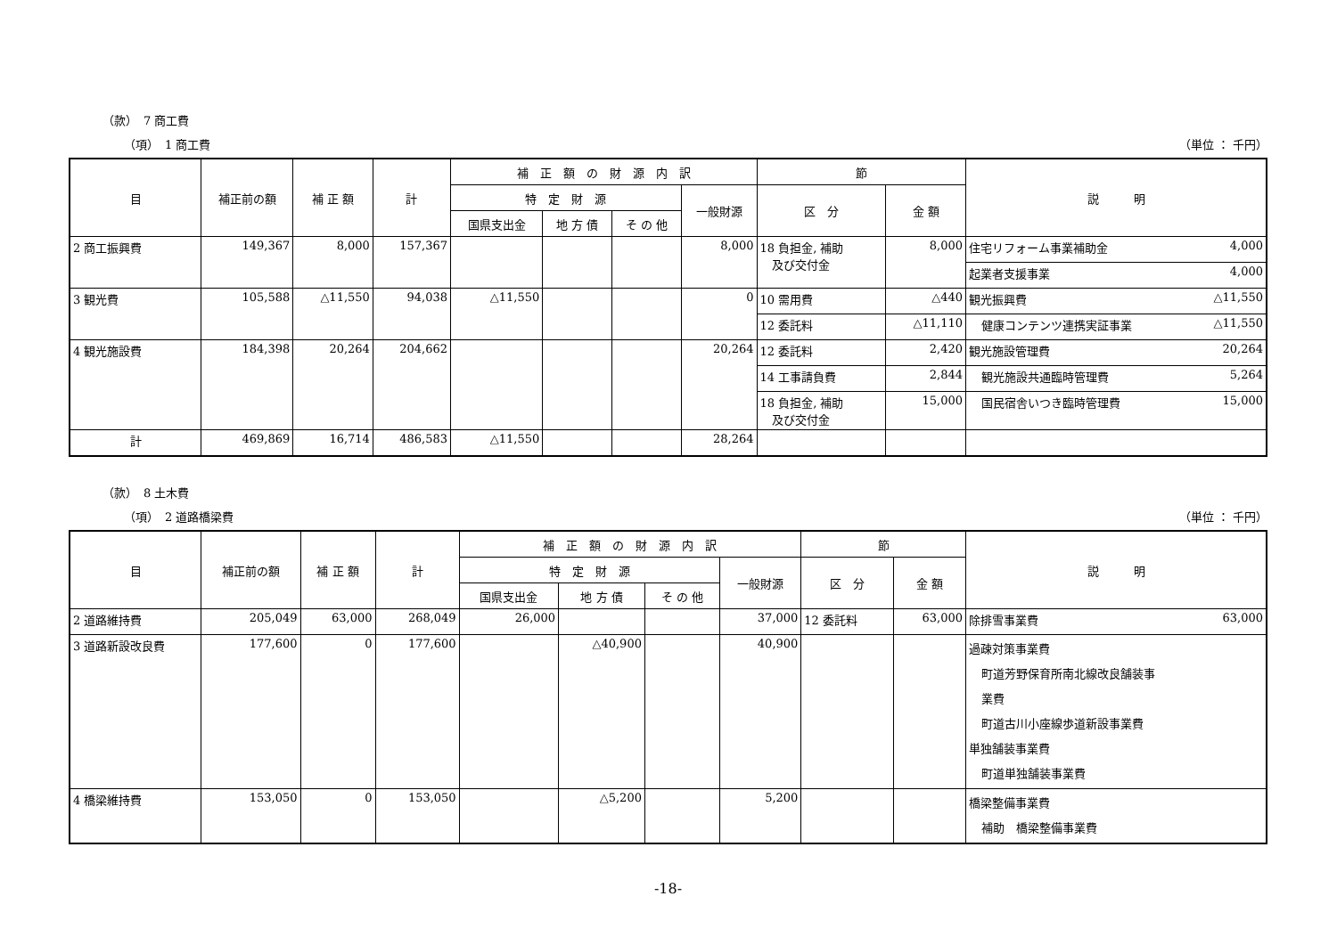（款）　7 商工費
（項）　1 商工費 （単位 ： 千円）
| 目 | 補正前の額 | 補 正 額 | 計 | 補 正 額 の 財 源 内 訳 | | | | 節 | | 説 明 |
| --- | --- | --- | --- | --- | --- | --- | --- | --- | --- | --- |
| | | | | 特 定 財 源 | | | 一般財源 | 区 分 | 金 額 | |
| | | | | 国県支出金 | 地 方 債 | そ の 他 | | | | |
| 2 商工振興費 | 149,367 | 8,000 | 157,367 | | | | 8,000 | 18 負担金, 補助 及び交付金 | 8,000 | 住宅リフォーム事業補助金 4,000 |
| | | | | | | | | | | 起業者支援事業 4,000 |
| 3 観光費 | 105,588 | △11,550 | 94,038 | △11,550 | | | 0 | 10 需用費 | △440 | 観光振興費 △11,550 |
| | | | | | | | | 12 委託料 | △11,110 | 健康コンテンツ連携実証事業 △11,550 |
| 4 観光施設費 | 184,398 | 20,264 | 204,662 | | | | 20,264 | 12 委託料 | 2,420 | 観光施設管理費 20,264 |
| | | | | | | | | 14 工事請負費 | 2,844 | 観光施設共通臨時管理費 5,264 |
| | | | | | | | | 18 負担金, 補助 及び交付金 | 15,000 | 国民宿舎いつき臨時管理費 15,000 |
| 計 | 469,869 | 16,714 | 486,583 | △11,550 | | | 28,264 | | | |
（款）　8 土木費
（項）　2 道路橋梁費 （単位 ： 千円）
| 目 | 補正前の額 | 補 正 額 | 計 | 補 正 額 の 財 源 内 訳 | | | | 節 | | 説 明 |
| --- | --- | --- | --- | --- | --- | --- | --- | --- | --- | --- |
| | | | | 特 定 財 源 | | | 一般財源 | 区 分 | 金 額 | |
| | | | | 国県支出金 | 地 方 債 | そ の 他 | | | | |
| 2 道路維持費 | 205,049 | 63,000 | 268,049 | 26,000 | | | 37,000 | 12 委託料 | 63,000 | 除排雪事業費 63,000 |
| 3 道路新設改良費 | 177,600 | 0 | 177,600 | | △40,900 | | 40,900 | | | 過疎対策事業費 町道芳野保育所南北線改良舗装事 業費 町道古川小座線歩道新設事業費 単独舗装事業費 町道単独舗装事業費 |
| 4 橋梁維持費 | 153,050 | 0 | 153,050 | | △5,200 | | 5,200 | | | 橋梁整備事業費 補助 橋梁整備事業費 |
-18-